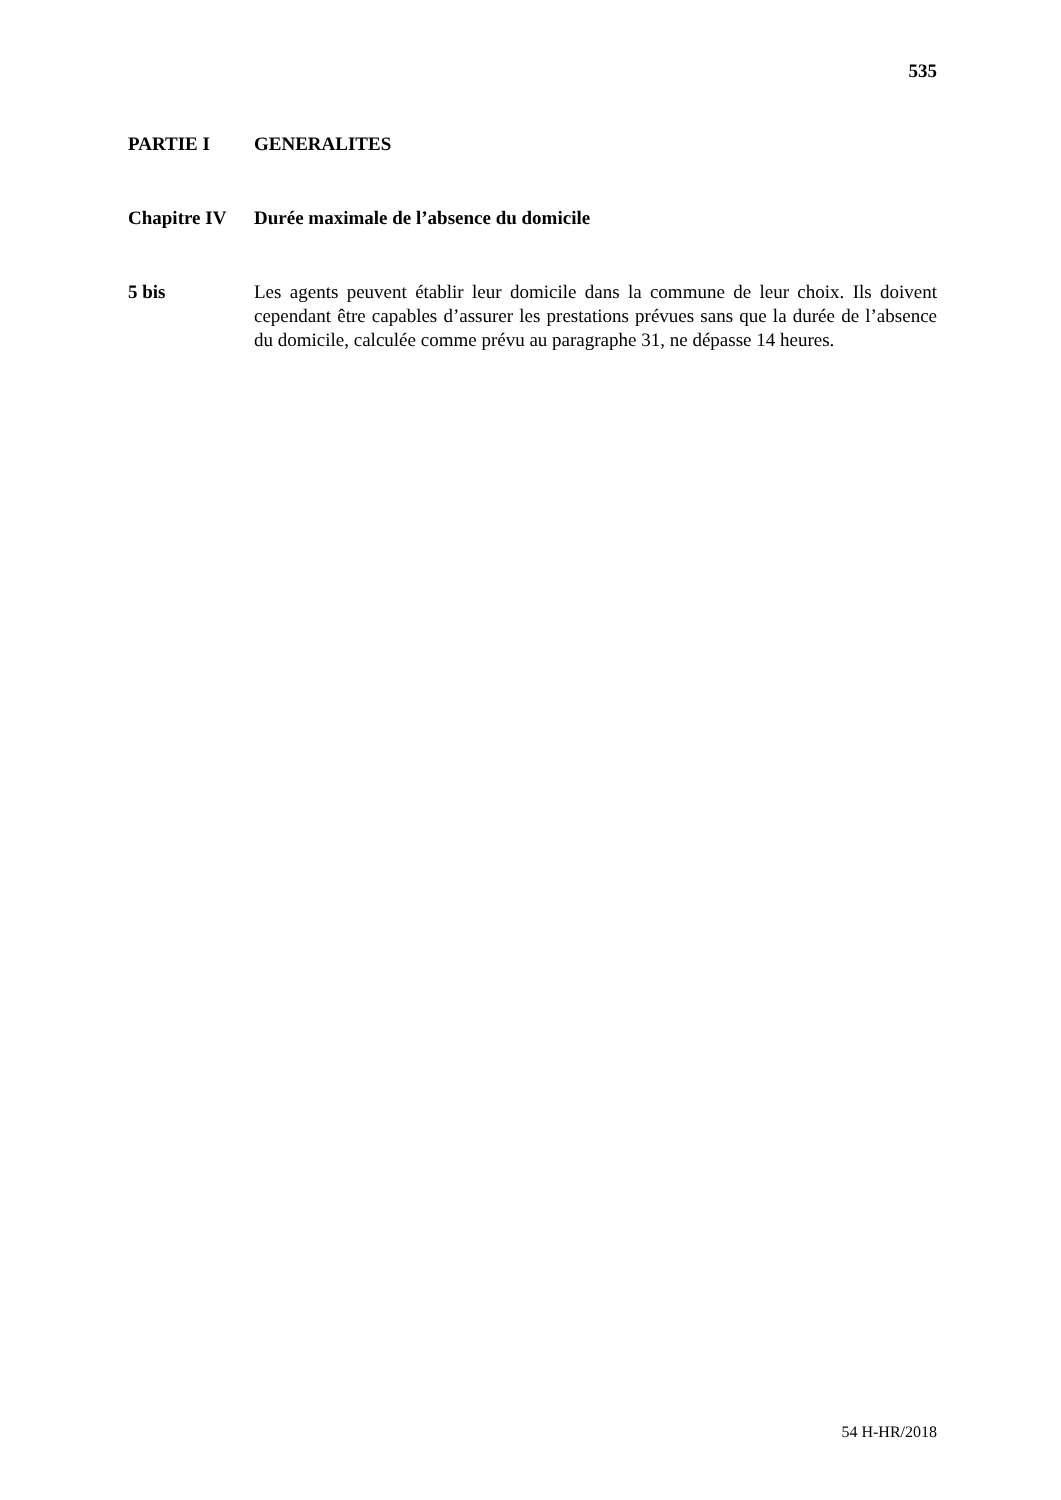535
PARTIE I GENERALITES
Chapitre IV Durée maximale de l’absence du domicile
5 bis Les agents peuvent établir leur domicile dans la commune de leur choix. Ils doivent cependant être capables d’assurer les prestations prévues sans que la durée de l’absence du domicile, calculée comme prévu au paragraphe 31, ne dépasse 14 heures.
54 H-HR/2018